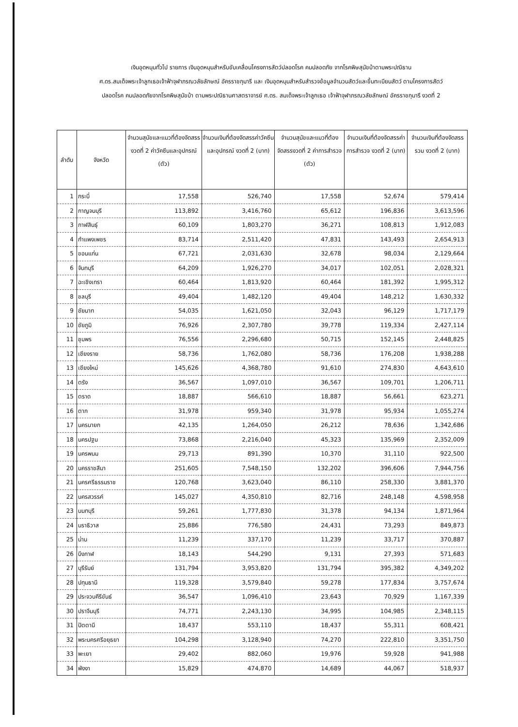เงินอุดหนุนทั่วไป รายการ เงินอุดหนุนสำหรับขับเคลื่อนโครงการสัตว์ปลอดโรค คนปลอดภัย จากโรคพิษสุนัขบ้าตามพระปณิธาน
ศ.ดร.สมเด็จพระเจ้าลูกเธอเจ้าฟ้าจุฬาภรณวลัยลักษณ์ อัครราชกุมารี และ เงินอุดหนุนสำหรับสำรวจข้อมูลจำนวนสัตว์และขึ้นทะเบียนสัตว์ ตามโครงการสัตว์
ปลอดโรค คนปลอดภัยจากโรคพิษสุนัขบ้า ตามพระปณิธานศาสตราจารย์ ศ.ดร. สมเด็จพระเจ้าลูกเธอ เจ้าฟ้าจุฬาภรณวลัยลักษณ์ อัครราชกุมารี งวดที่ 2
| ลำดับ | จังหวัด | จำนวนสุนัขและแมวที่ต้องจัดสรรงวดที่ 2 ค่าวัคซีนและอุปกรณ์ (ตัว) | จำนวนเงินที่ต้องจัดสรรค่าวัคซีนและอุปกรณ์ งวดที่ 2 (บาท) | จำนวนสุนัขและแมวที่ต้องจัดสรรงวดที่ 2 ค่าการสำรวจ (ตัว) | จำนวนเงินที่ต้องจัดสรรค่าการสำรวจ งวดที่ 2 (บาท) | จำนวนเงินที่ต้องจัดสรร รวม งวดที่ 2 (บาท) |
| --- | --- | --- | --- | --- | --- | --- |
| 1 | กระบี่ | 17,558 | 526,740 | 17,558 | 52,674 | 579,414 |
| 2 | กาญจนบุรี | 113,892 | 3,416,760 | 65,612 | 196,836 | 3,613,596 |
| 3 | กาฬสินธุ์ | 60,109 | 1,803,270 | 36,271 | 108,813 | 1,912,083 |
| 4 | กำแพงเพชร | 83,714 | 2,511,420 | 47,831 | 143,493 | 2,654,913 |
| 5 | ขอนแก่น | 67,721 | 2,031,630 | 32,678 | 98,034 | 2,129,664 |
| 6 | จันทบุรี | 64,209 | 1,926,270 | 34,017 | 102,051 | 2,028,321 |
| 7 | ฉะเชิงเทรา | 60,464 | 1,813,920 | 60,464 | 181,392 | 1,995,312 |
| 8 | ชลบุรี | 49,404 | 1,482,120 | 49,404 | 148,212 | 1,630,332 |
| 9 | ชัยนาท | 54,035 | 1,621,050 | 32,043 | 96,129 | 1,717,179 |
| 10 | ชัยภูมิ | 76,926 | 2,307,780 | 39,778 | 119,334 | 2,427,114 |
| 11 | ชุมพร | 76,556 | 2,296,680 | 50,715 | 152,145 | 2,448,825 |
| 12 | เชียงราย | 58,736 | 1,762,080 | 58,736 | 176,208 | 1,938,288 |
| 13 | เชียงใหม่ | 145,626 | 4,368,780 | 91,610 | 274,830 | 4,643,610 |
| 14 | ตรัง | 36,567 | 1,097,010 | 36,567 | 109,701 | 1,206,711 |
| 15 | ตราด | 18,887 | 566,610 | 18,887 | 56,661 | 623,271 |
| 16 | ตาก | 31,978 | 959,340 | 31,978 | 95,934 | 1,055,274 |
| 17 | นครนายก | 42,135 | 1,264,050 | 26,212 | 78,636 | 1,342,686 |
| 18 | นครปฐม | 73,868 | 2,216,040 | 45,323 | 135,969 | 2,352,009 |
| 19 | นครพนม | 29,713 | 891,390 | 10,370 | 31,110 | 922,500 |
| 20 | นครราชสีมา | 251,605 | 7,548,150 | 132,202 | 396,606 | 7,944,756 |
| 21 | นครศรีธรรมราช | 120,768 | 3,623,040 | 86,110 | 258,330 | 3,881,370 |
| 22 | นครสวรรค์ | 145,027 | 4,350,810 | 82,716 | 248,148 | 4,598,958 |
| 23 | นนทบุรี | 59,261 | 1,777,830 | 31,378 | 94,134 | 1,871,964 |
| 24 | นราธิวาส | 25,886 | 776,580 | 24,431 | 73,293 | 849,873 |
| 25 | น่าน | 11,239 | 337,170 | 11,239 | 33,717 | 370,887 |
| 26 | บึงกาฬ | 18,143 | 544,290 | 9,131 | 27,393 | 571,683 |
| 27 | บุรีรัมย์ | 131,794 | 3,953,820 | 131,794 | 395,382 | 4,349,202 |
| 28 | ปทุมธานี | 119,328 | 3,579,840 | 59,278 | 177,834 | 3,757,674 |
| 29 | ประจวบคีรีขันธ์ | 36,547 | 1,096,410 | 23,643 | 70,929 | 1,167,339 |
| 30 | ปราจีนบุรี | 74,771 | 2,243,130 | 34,995 | 104,985 | 2,348,115 |
| 31 | ปัตตานี | 18,437 | 553,110 | 18,437 | 55,311 | 608,421 |
| 32 | พระนครศรีอยุธยา | 104,298 | 3,128,940 | 74,270 | 222,810 | 3,351,750 |
| 33 | พะเยา | 29,402 | 882,060 | 19,976 | 59,928 | 941,988 |
| 34 | พังงา | 15,829 | 474,870 | 14,689 | 44,067 | 518,937 |